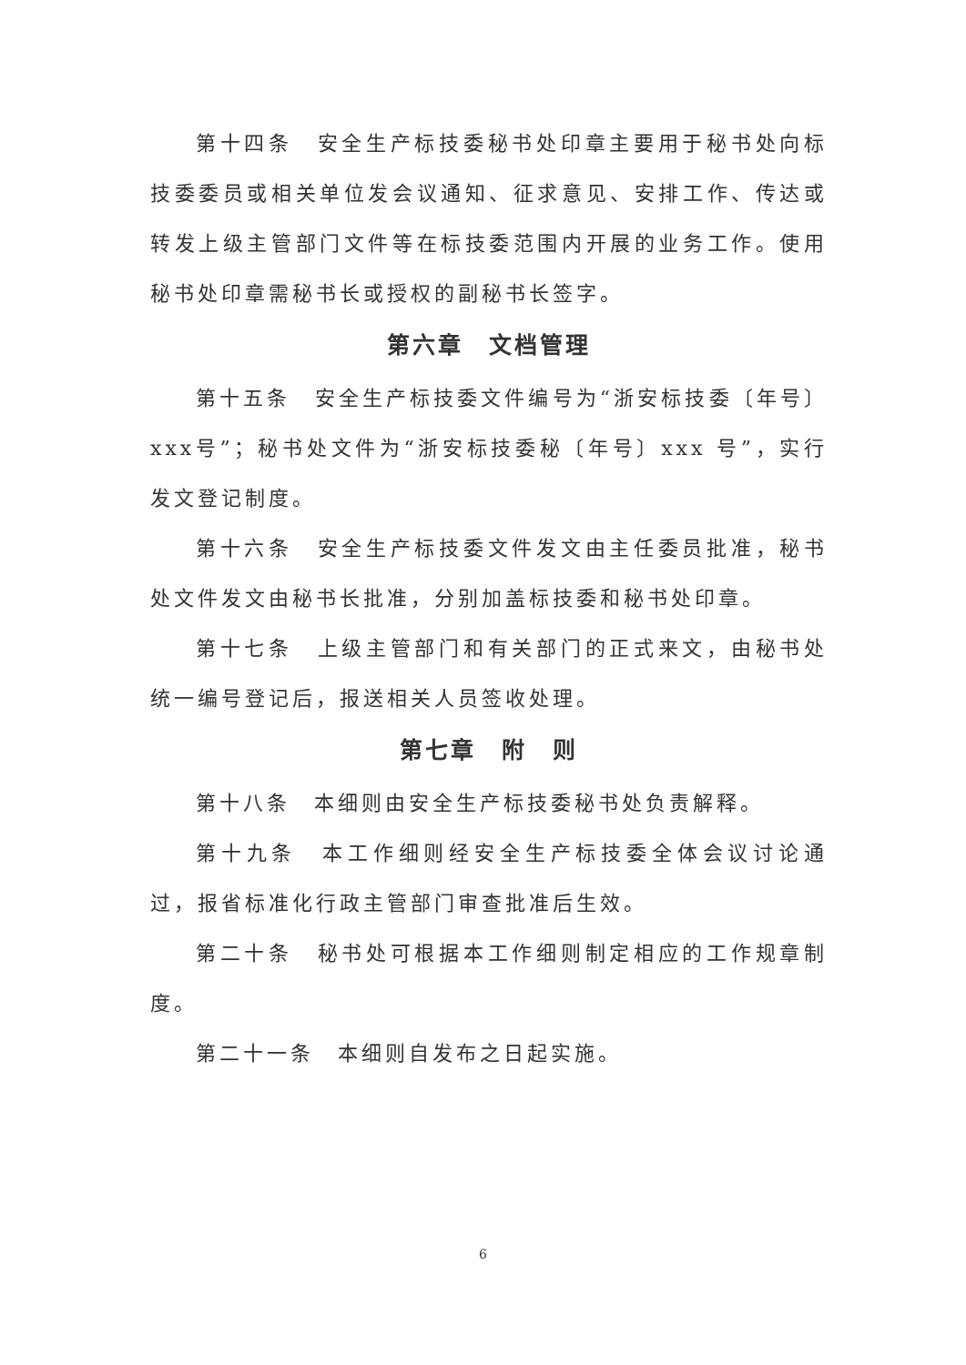第十四条　安全生产标技委秘书处印章主要用于秘书处向标技委委员或相关单位发会议通知、征求意见、安排工作、传达或转发上级主管部门文件等在标技委范围内开展的业务工作。使用秘书处印章需秘书长或授权的副秘书长签字。
第六章　文档管理
第十五条　安全生产标技委文件编号为“浙安标技委〔年号〕xxx号”；秘书处文件为“浙安标技委秘〔年号〕xxx 号”，实行发文登记制度。
第十六条　安全生产标技委文件发文由主任委员批准，秘书处文件发文由秘书长批准，分别加盖标技委和秘书处印章。
第十七条　上级主管部门和有关部门的正式来文，由秘书处统一编号登记后，报送相关人员签收处理。
第七章　附　则
第十八条　本细则由安全生产标技委秘书处负责解释。
第十九条　本工作细则经安全生产标技委全体会议讨论通过，报省标准化行政主管部门审查批准后生效。
第二十条　秘书处可根据本工作细则制定相应的工作规章制度。
第二十一条　本细则自发布之日起实施。
6